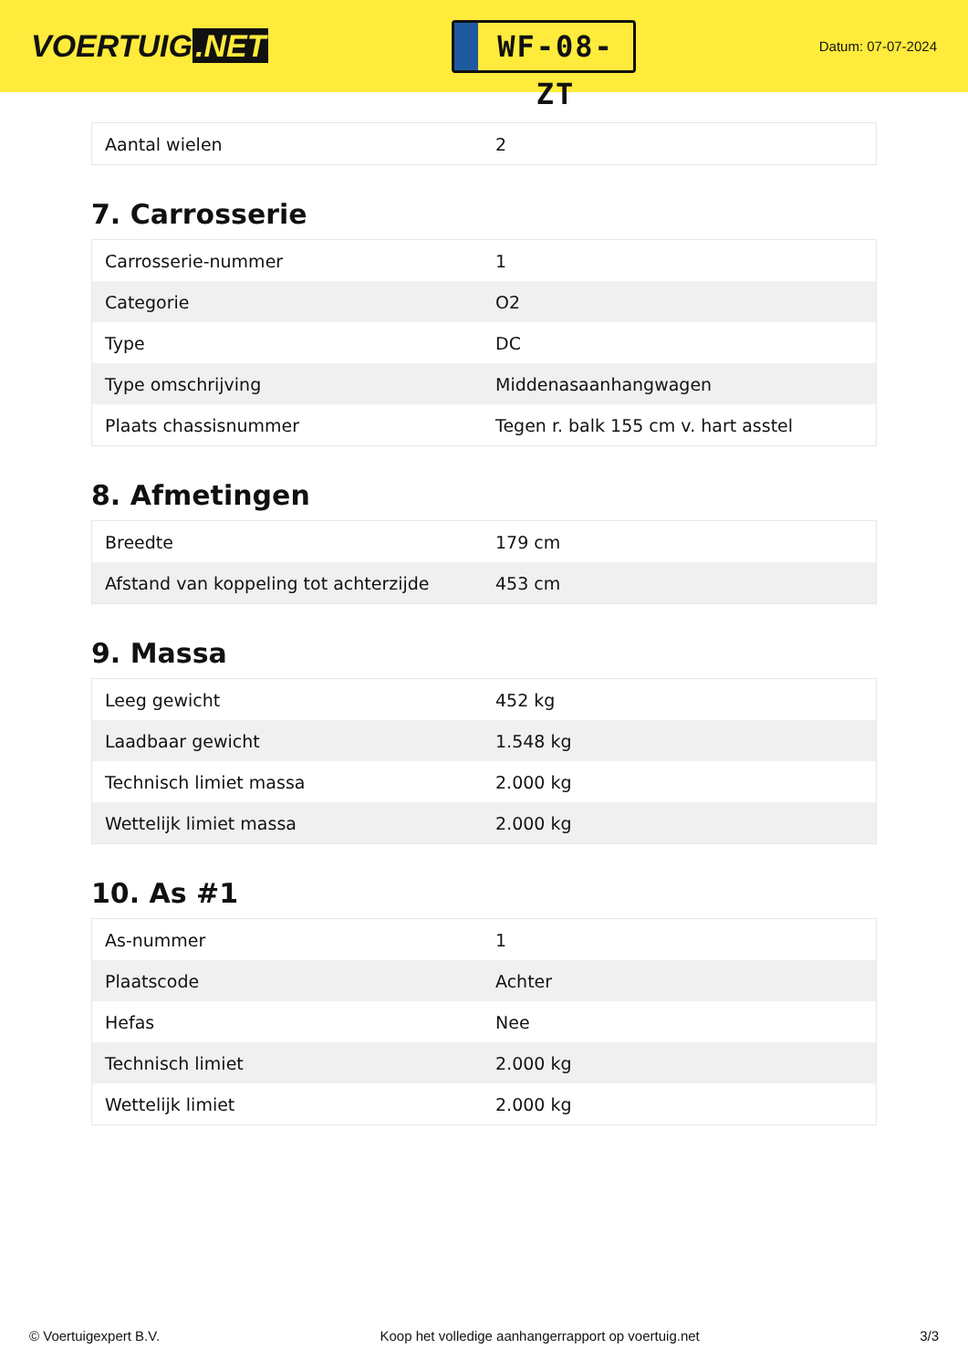VOERTUIG.NET
WF-08-ZT
Datum: 07-07-2024
| Aantal wielen | 2 |
7. Carrosserie
| Carrosserie-nummer | 1 |
| Categorie | O2 |
| Type | DC |
| Type omschrijving | Middenasaanhangwagen |
| Plaats chassisnummer | Tegen r. balk 155 cm v. hart asstel |
8. Afmetingen
| Breedte | 179 cm |
| Afstand van koppeling tot achterzijde | 453 cm |
9. Massa
| Leeg gewicht | 452 kg |
| Laadbaar gewicht | 1.548 kg |
| Technisch limiet massa | 2.000 kg |
| Wettelijk limiet massa | 2.000 kg |
10. As #1
| As-nummer | 1 |
| Plaatscode | Achter |
| Hefas | Nee |
| Technisch limiet | 2.000 kg |
| Wettelijk limiet | 2.000 kg |
© Voertuigexpert B.V. Koop het volledige aanhangerrapport op voertuig.net 3/3